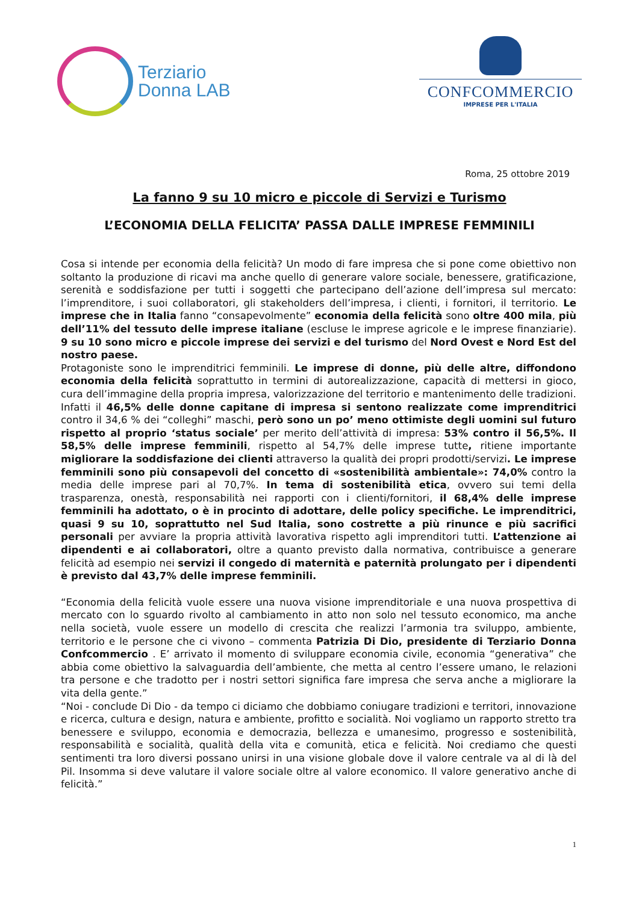Terziario
Donna LAB
CONFCOMMERCIO
IMPRESE PER L'ITALIA
Roma, 25 ottobre 2019
La fanno 9 su 10 micro e piccole di Servizi e Turismo
L’ECONOMIA DELLA FELICITA’ PASSA DALLE IMPRESE FEMMINILI
Cosa si intende per economia della felicità? Un modo di fare impresa che si pone come obiettivo non soltanto la produzione di ricavi ma anche quello di generare valore sociale, benessere, gratificazione, serenità e soddisfazione per tutti i soggetti che partecipano dell’azione dell’impresa sul mercato: l’imprenditore, i suoi collaboratori, gli stakeholders dell’impresa, i clienti, i fornitori, il territorio. Le imprese che in Italia fanno “consapevolmente” economia della felicità sono oltre 400 mila, più dell’11% del tessuto delle imprese italiane (escluse le imprese agricole e le imprese finanziarie). 9 su 10 sono micro e piccole imprese dei servizi e del turismo del Nord Ovest e Nord Est del nostro paese.
Protagoniste sono le imprenditrici femminili. Le imprese di donne, più delle altre, diffondono economia della felicità soprattutto in termini di autorealizzazione, capacità di mettersi in gioco, cura dell’immagine della propria impresa, valorizzazione del territorio e mantenimento delle tradizioni.
Infatti il 46,5% delle donne capitane di impresa si sentono realizzate come imprenditrici contro il 34,6 % dei “colleghi” maschi, però sono un po’ meno ottimiste degli uomini sul futuro rispetto al proprio ‘status sociale’ per merito dell’attività di impresa: 53% contro il 56,5%. Il 58,5% delle imprese femminili, rispetto al 54,7% delle imprese tutte, ritiene importante migliorare la soddisfazione dei clienti attraverso la qualità dei propri prodotti/servizi. Le imprese femminili sono più consapevoli del concetto di «sostenibilità ambientale»: 74,0% contro la media delle imprese pari al 70,7%. In tema di sostenibilità etica, ovvero sui temi della trasparenza, onestà, responsabilità nei rapporti con i clienti/fornitori, il 68,4% delle imprese femminili ha adottato, o è in procinto di adottare, delle policy specifiche. Le imprenditrici, quasi 9 su 10, soprattutto nel Sud Italia, sono costrette a più rinunce e più sacrifici personali per avviare la propria attività lavorativa rispetto agli imprenditori tutti. L’attenzione ai dipendenti e ai collaboratori, oltre a quanto previsto dalla normativa, contribuisce a generare felicità ad esempio nei servizi il congedo di maternità e paternità prolungato per i dipendenti è previsto dal 43,7% delle imprese femminili.
“Economia della felicità vuole essere una nuova visione imprenditoriale e una nuova prospettiva di mercato con lo sguardo rivolto al cambiamento in atto non solo nel tessuto economico, ma anche nella società, vuole essere un modello di crescita che realizzi l’armonia tra sviluppo, ambiente, territorio e le persone che ci vivono – commenta Patrizia Di Dio, presidente di Terziario Donna Confcommercio . E’ arrivato il momento di sviluppare economia civile, economia “generativa” che abbia come obiettivo la salvaguardia dell’ambiente, che metta al centro l’essere umano, le relazioni tra persone e che tradotto per i nostri settori significa fare impresa che serva anche a migliorare la vita della gente.”
“Noi - conclude Di Dio - da tempo ci diciamo che dobbiamo coniugare tradizioni e territori, innovazione e ricerca, cultura e design, natura e ambiente, profitto e socialità. Noi vogliamo un rapporto stretto tra benessere e sviluppo, economia e democrazia, bellezza e umanesimo, progresso e sostenibilità, responsabilità e socialità, qualità della vita e comunità, etica e felicità. Noi crediamo che questi sentimenti tra loro diversi possano unirsi in una visione globale dove il valore centrale va al di là del Pil. Insomma si deve valutare il valore sociale oltre al valore economico. Il valore generativo anche di felicità.”
1